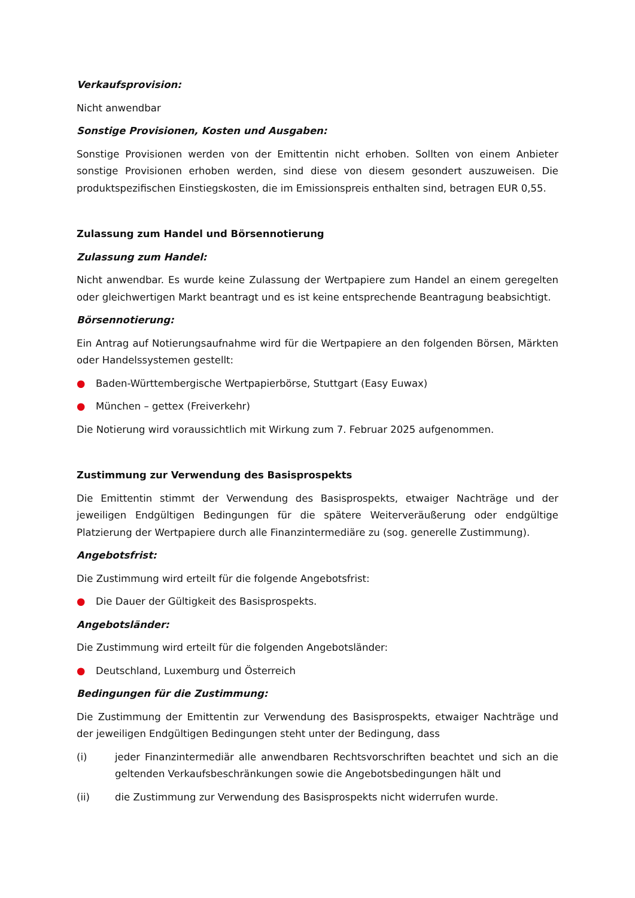Verkaufsprovision:
Nicht anwendbar
Sonstige Provisionen, Kosten und Ausgaben:
Sonstige Provisionen werden von der Emittentin nicht erhoben. Sollten von einem Anbieter sonstige Provisionen erhoben werden, sind diese von diesem gesondert auszuweisen. Die produktspezifischen Einstiegskosten, die im Emissionspreis enthalten sind, betragen EUR 0,55.
Zulassung zum Handel und Börsennotierung
Zulassung zum Handel:
Nicht anwendbar. Es wurde keine Zulassung der Wertpapiere zum Handel an einem geregelten oder gleichwertigen Markt beantragt und es ist keine entsprechende Beantragung beabsichtigt.
Börsennotierung:
Ein Antrag auf Notierungsaufnahme wird für die Wertpapiere an den folgenden Börsen, Märkten oder Handelssystemen gestellt:
● Baden-Württembergische Wertpapierbörse, Stuttgart (Easy Euwax)
● München – gettex (Freiverkehr)
Die Notierung wird voraussichtlich mit Wirkung zum 7. Februar 2025 aufgenommen.
Zustimmung zur Verwendung des Basisprospekts
Die Emittentin stimmt der Verwendung des Basisprospekts, etwaiger Nachträge und der jeweiligen Endgültigen Bedingungen für die spätere Weiterveräußerung oder endgültige Platzierung der Wertpapiere durch alle Finanzintermediäre zu (sog. generelle Zustimmung).
Angebotsfrist:
Die Zustimmung wird erteilt für die folgende Angebotsfrist:
● Die Dauer der Gültigkeit des Basisprospekts.
Angebotsländer:
Die Zustimmung wird erteilt für die folgenden Angebotsländer:
● Deutschland, Luxemburg und Österreich
Bedingungen für die Zustimmung:
Die Zustimmung der Emittentin zur Verwendung des Basisprospekts, etwaiger Nachträge und der jeweiligen Endgültigen Bedingungen steht unter der Bedingung, dass
(i) jeder Finanzintermediär alle anwendbaren Rechtsvorschriften beachtet und sich an die geltenden Verkaufsbeschränkungen sowie die Angebotsbedingungen hält und
(ii) die Zustimmung zur Verwendung des Basisprospekts nicht widerrufen wurde.